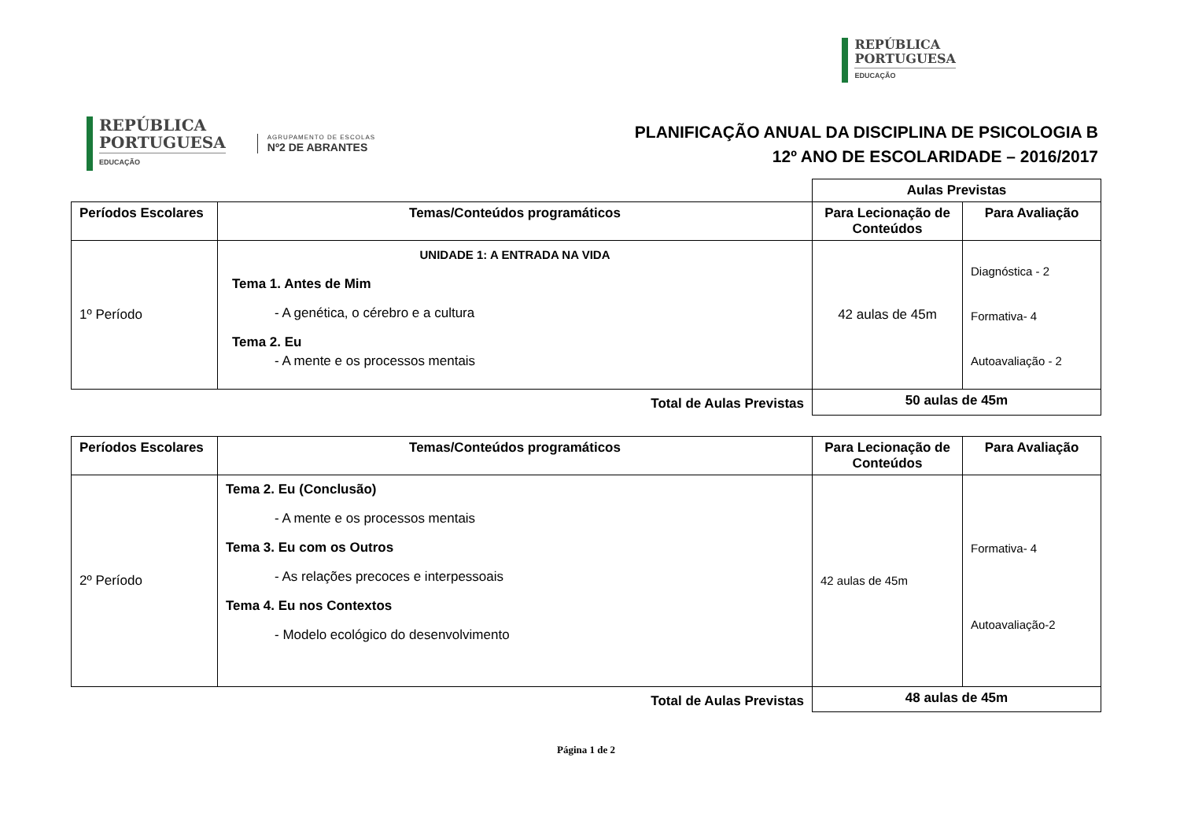REPÚBLICA
PORTUGUESA EDUCAÇÃO
REPÚBLICA
PORTUGUESA EDUCAÇÃO
AGRUPAMENTO DE ESCOLAS
Nº2 DE ABRANTES
PLANIFICAÇÃO ANUAL DA DISCIPLINA DE PSICOLOGIA B
12º ANO DE ESCOLARIDADE – 2016/2017
| | | Aulas Previstas | |
| Períodos Escolares | Temas/Conteúdos programáticos | Para Lecionação de Conteúdos | Para Avaliação |
| 1º Período | UNIDADE 1: A ENTRADA NA VIDA Tema 1. Antes de Mim - A genética, o cérebro e a cultura Tema 2. Eu - A mente e os processos mentais | 42 aulas de 45m | Diagnóstica - 2 Formativa- 4 Autoavaliação - 2 |
| Total de Aulas Previstas | | 50 aulas de 45m | |
| Períodos Escolares | Temas/Conteúdos programáticos | Para Lecionação de Conteúdos | Para Avaliação |
| --- | --- | --- | --- |
| 2º Período | Tema 2. Eu (Conclusão) - A mente e os processos mentais Tema 3. Eu com os Outros - As relações precoces e interpessoais Tema 4. Eu nos Contextos - Modelo ecológico do desenvolvimento | 42 aulas de 45m | Formativa- 4 Autoavaliação-2 |
| Total de Aulas Previstas | | 48 aulas de 45m | |
Página 1 de 2